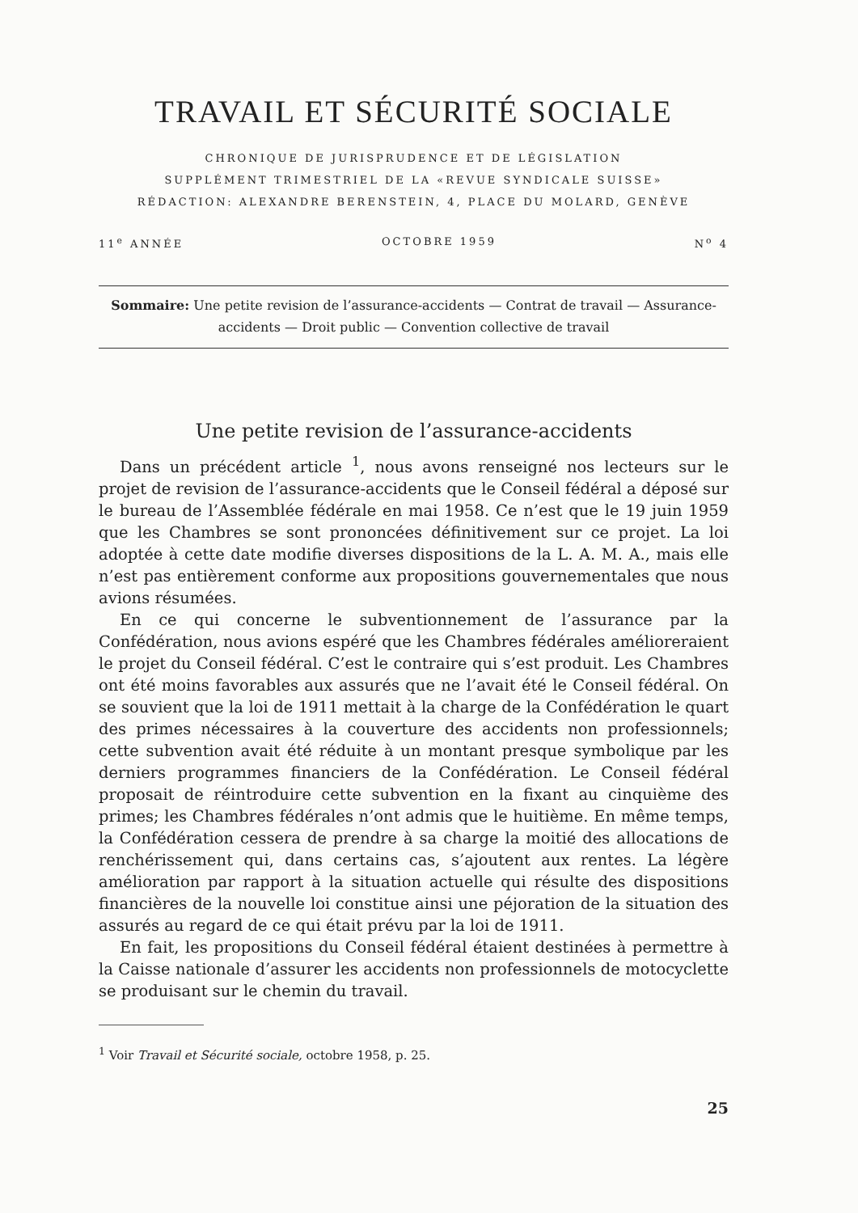TRAVAIL ET SÉCURITÉ SOCIALE
CHRONIQUE DE JURISPRUDENCE ET DE LÉGISLATION
SUPPLÉMENT TRIMESTRIEL DE LA «REVUE SYNDICALE SUISSE»
RÉDACTION: ALEXANDRE BERENSTEIN, 4, PLACE DU MOLARD, GENÈVE
11<sup>e</sup> ANNÉE OCTOBRE 1959 N<sup>o</sup> 4
Sommaire: Une petite revision de l’assurance-accidents — Contrat de travail — Assurance-accidents — Droit public — Convention collective de travail
Une petite revision de l’assurance-accidents
Dans un précédent article <sup>1</sup>, nous avons renseigné nos lecteurs sur le projet de revision de l’assurance-accidents que le Conseil fédéral a déposé sur le bureau de l’Assemblée fédérale en mai 1958. Ce n’est que le 19 juin 1959 que les Chambres se sont prononcées définitivement sur ce projet. La loi adoptée à cette date modifie diverses dispositions de la L. A. M. A., mais elle n’est pas entièrement conforme aux propositions gouvernementales que nous avions résumées.
En ce qui concerne le subventionnement de l’assurance par la Confédération, nous avions espéré que les Chambres fédérales amélioreraient le projet du Conseil fédéral. C’est le contraire qui s’est produit. Les Chambres ont été moins favorables aux assurés que ne l’avait été le Conseil fédéral. On se souvient que la loi de 1911 mettait à la charge de la Confédération le quart des primes nécessaires à la couverture des accidents non professionnels; cette subvention avait été réduite à un montant presque symbolique par les derniers programmes financiers de la Confédération. Le Conseil fédéral proposait de réintroduire cette subvention en la fixant au cinquième des primes; les Chambres fédérales n’ont admis que le huitième. En même temps, la Confédération cessera de prendre à sa charge la moitié des allocations de renchérissement qui, dans certains cas, s’ajoutent aux rentes. La légère amélioration par rapport à la situation actuelle qui résulte des dispositions financières de la nouvelle loi constitue ainsi une péjoration de la situation des assurés au regard de ce qui était prévu par la loi de 1911.
En fait, les propositions du Conseil fédéral étaient destinées à permettre à la Caisse nationale d’assurer les accidents non professionnels de motocyclette se produisant sur le chemin du travail.
<sup>1</sup> Voir Travail et Sécurité sociale, octobre 1958, p. 25.
25